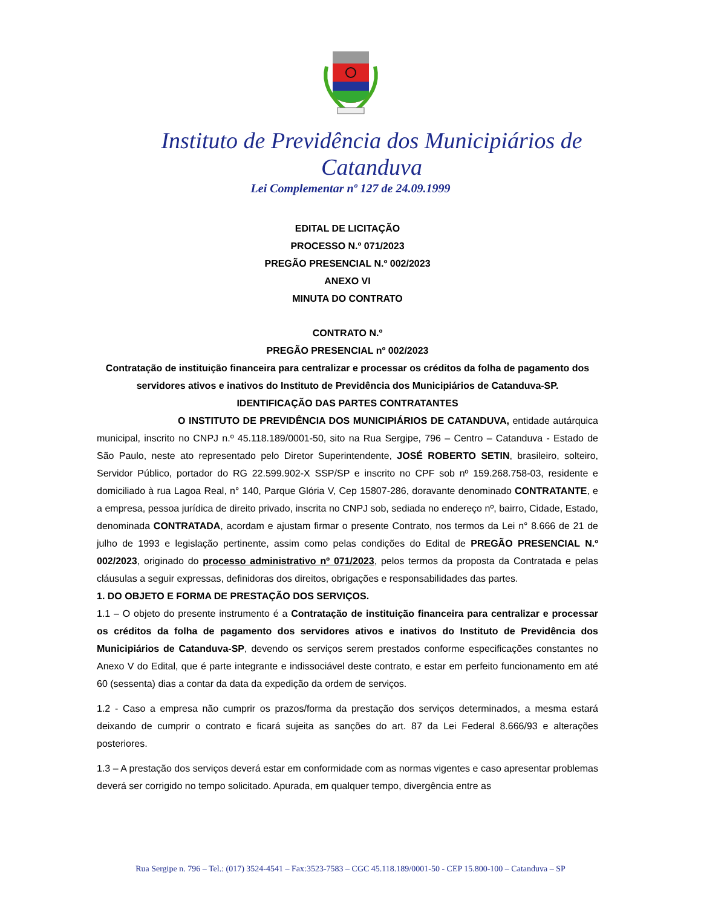Instituto de Previdência dos Municipiários de Catanduva
Lei Complementar nº 127 de 24.09.1999
EDITAL DE LICITAÇÃO
PROCESSO N.º 071/2023
PREGÃO PRESENCIAL N.º 002/2023
ANEXO VI
MINUTA DO CONTRATO
CONTRATO N.º
PREGÃO PRESENCIAL nº 002/2023
Contratação de instituição financeira para centralizar e processar os créditos da folha de pagamento dos servidores ativos e inativos do Instituto de Previdência dos Municipiários de Catanduva-SP.
IDENTIFICAÇÃO DAS PARTES CONTRATANTES
O INSTITUTO DE PREVIDÊNCIA DOS MUNICIPIÁRIOS DE CATANDUVA, entidade autárquica municipal, inscrito no CNPJ n.º 45.118.189/0001-50, sito na Rua Sergipe, 796 – Centro – Catanduva - Estado de São Paulo, neste ato representado pelo Diretor Superintendente, JOSÉ ROBERTO SETIN, brasileiro, solteiro, Servidor Público, portador do RG 22.599.902-X SSP/SP e inscrito no CPF sob nº 159.268.758-03, residente e domiciliado à rua Lagoa Real, n° 140, Parque Glória V, Cep 15807-286, doravante denominado CONTRATANTE, e a empresa, pessoa jurídica de direito privado, inscrita no CNPJ sob, sediada no endereço nº, bairro, Cidade, Estado, denominada CONTRATADA, acordam e ajustam firmar o presente Contrato, nos termos da Lei n° 8.666 de 21 de julho de 1993 e legislação pertinente, assim como pelas condições do Edital de PREGÃO PRESENCIAL N.º 002/2023, originado do processo administrativo nº 071/2023, pelos termos da proposta da Contratada e pelas cláusulas a seguir expressas, definidoras dos direitos, obrigações e responsabilidades das partes.
1. DO OBJETO E FORMA DE PRESTAÇÃO DOS SERVIÇOS.
1.1 – O objeto do presente instrumento é a Contratação de instituição financeira para centralizar e processar os créditos da folha de pagamento dos servidores ativos e inativos do Instituto de Previdência dos Municipiários de Catanduva-SP, devendo os serviços serem prestados conforme especificações constantes no Anexo V do Edital, que é parte integrante e indissociável deste contrato, e estar em perfeito funcionamento em até 60 (sessenta) dias a contar da data da expedição da ordem de serviços.
1.2 - Caso a empresa não cumprir os prazos/forma da prestação dos serviços determinados, a mesma estará deixando de cumprir o contrato e ficará sujeita as sanções do art. 87 da Lei Federal 8.666/93 e alterações posteriores.
1.3 – A prestação dos serviços deverá estar em conformidade com as normas vigentes e caso apresentar problemas deverá ser corrigido no tempo solicitado. Apurada, em qualquer tempo, divergência entre as
Rua Sergipe n. 796 – Tel.: (017) 3524-4541 – Fax:3523-7583 – CGC 45.118.189/0001-50 - CEP 15.800-100 – Catanduva – SP